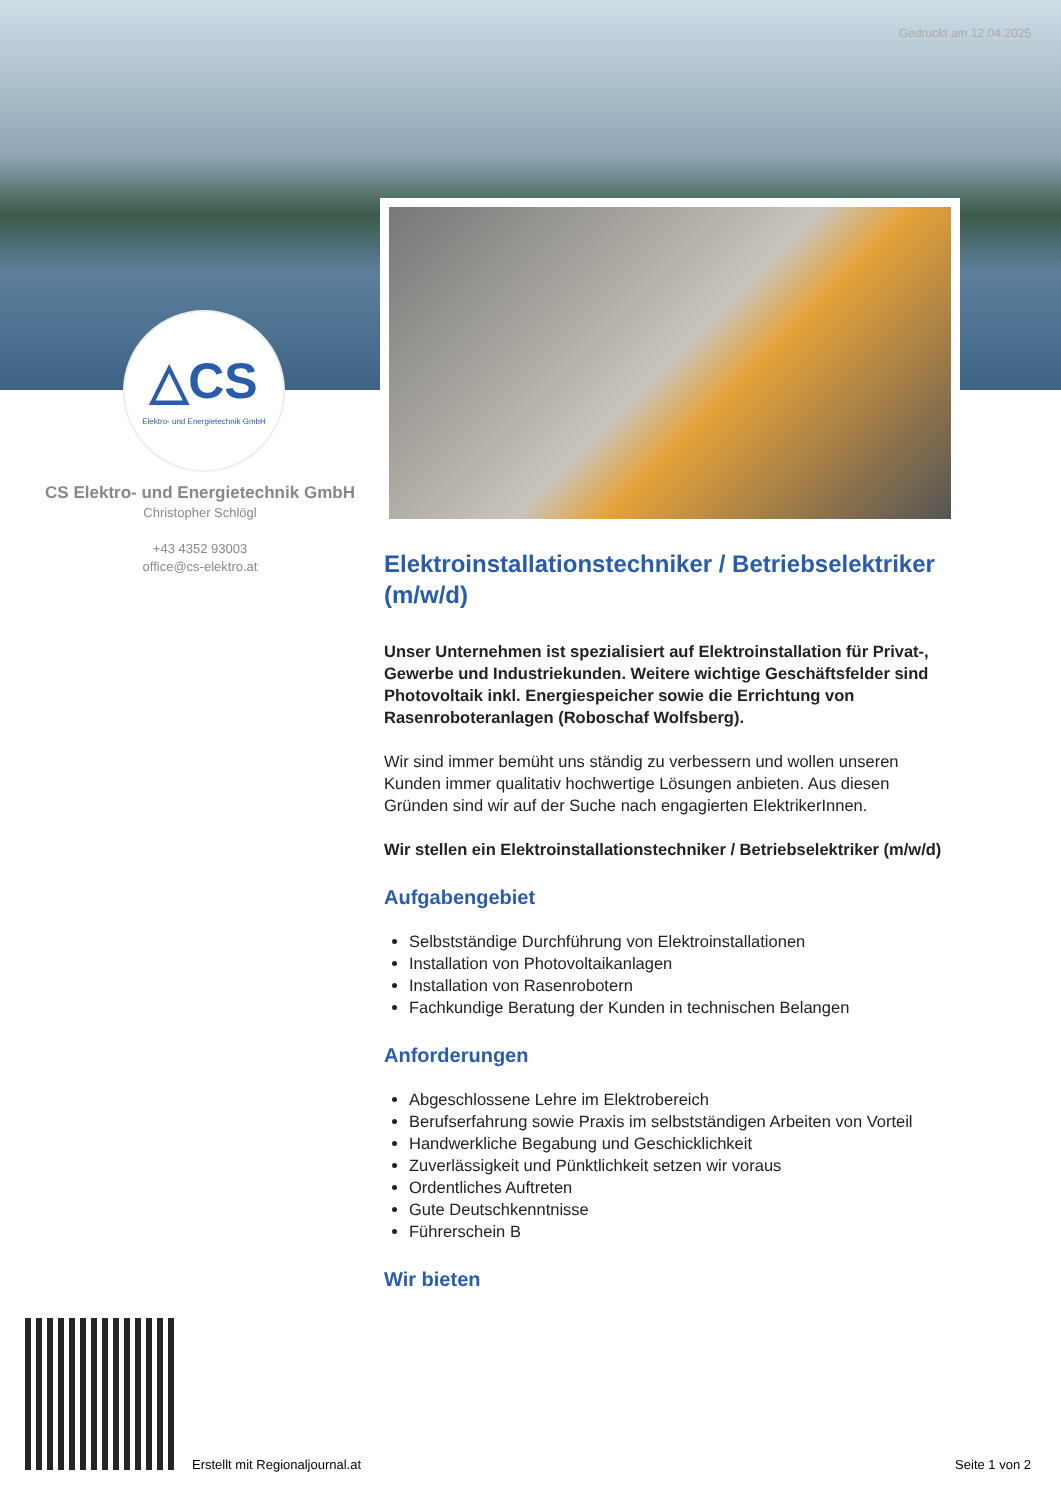Gedruckt am 12.04.2025
△CS
Elektro- und Energietechnik GmbH
CS Elektro- und Energietechnik GmbH
Christopher Schlögl
+43 4352 93003
office@cs-elektro.at
Elektroinstallationstechniker / Betriebselektriker (m/w/d)
Unser Unternehmen ist spezialisiert auf Elektroinstallation für Privat-, Gewerbe und Industriekunden. Weitere wichtige Geschäftsfelder sind Photovoltaik inkl. Energiespeicher sowie die Errichtung von Rasenroboteranlagen (Roboschaf Wolfsberg).
Wir sind immer bemüht uns ständig zu verbessern und wollen unseren Kunden immer qualitativ hochwertige Lösungen anbieten. Aus diesen Gründen sind wir auf der Suche nach engagierten ElektrikerInnen.
Wir stellen ein Elektroinstallationstechniker / Betriebselektriker (m/w/d)
Aufgabengebiet
Selbstständige Durchführung von Elektroinstallationen
Installation von Photovoltaikanlagen
Installation von Rasenrobotern
Fachkundige Beratung der Kunden in technischen Belangen
Anforderungen
Abgeschlossene Lehre im Elektrobereich
Berufserfahrung sowie Praxis im selbstständigen Arbeiten von Vorteil
Handwerkliche Begabung und Geschicklichkeit
Zuverlässigkeit und Pünktlichkeit setzen wir voraus
Ordentliches Auftreten
Gute Deutschkenntnisse
Führerschein B
Wir bieten
Erstellt mit Regionaljournal.at
Seite 1 von 2